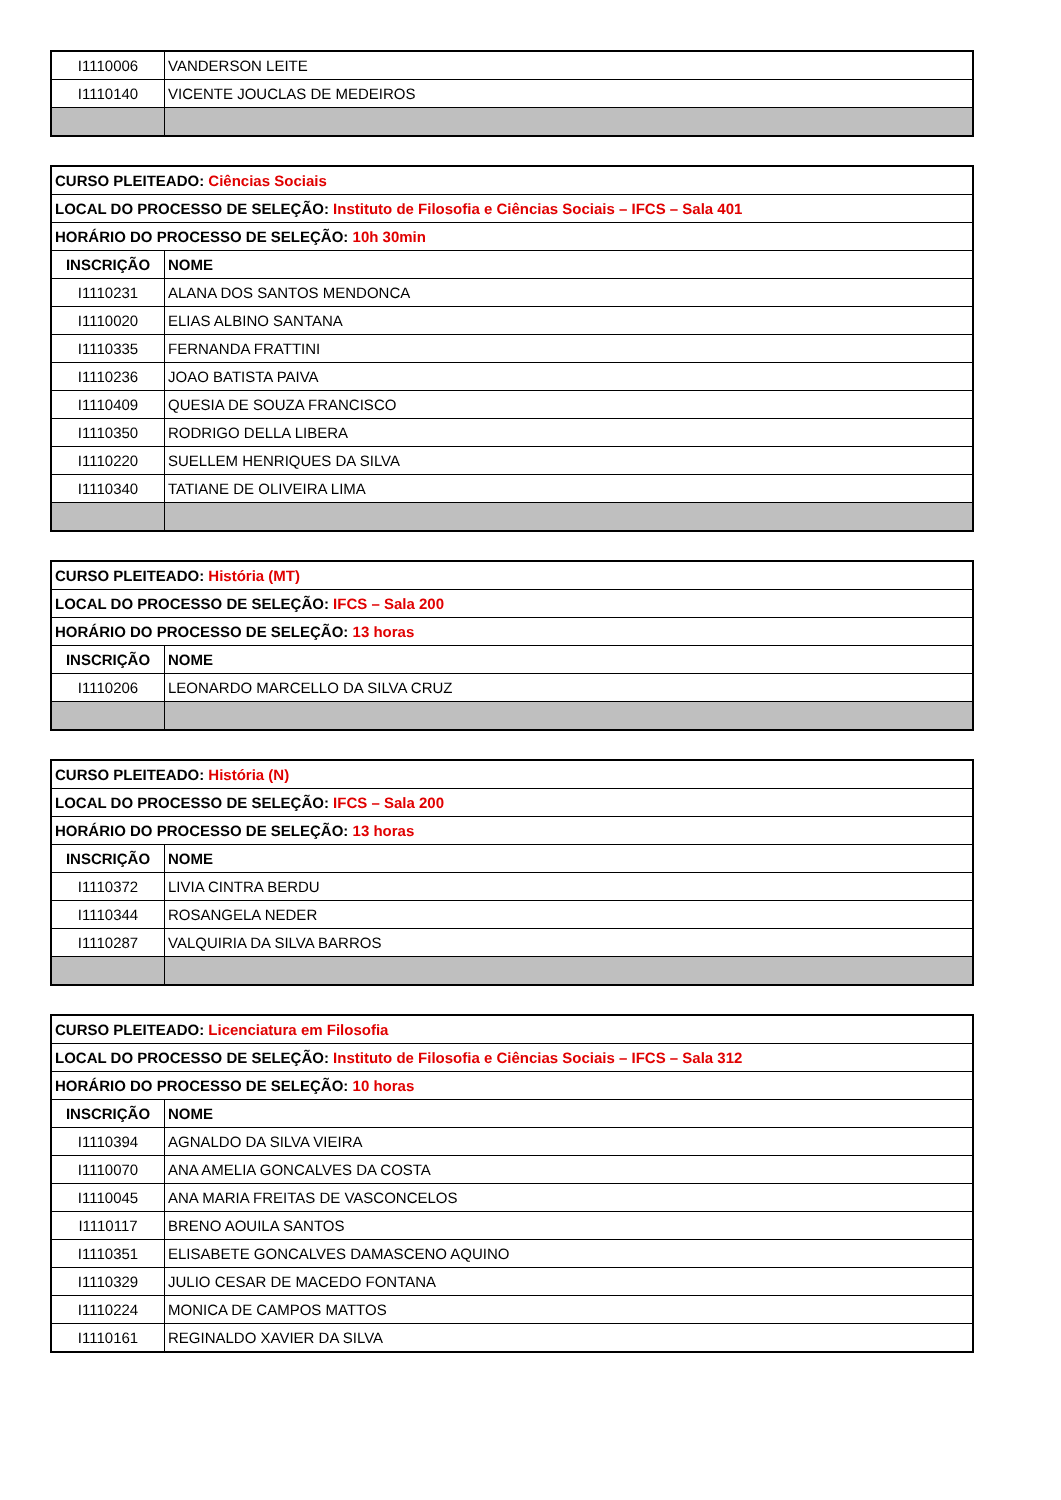| I1110006 | VANDERSON LEITE |
| I1110140 | VICENTE JOUCLAS DE MEDEIROS |
| CURSO PLEITEADO: Ciências Sociais | |
| --- | --- |
| LOCAL DO PROCESSO DE SELEÇÃO: Instituto de Filosofia e Ciências Sociais – IFCS – Sala 401 | |
| HORÁRIO DO PROCESSO DE SELEÇÃO: 10h 30min | |
| INSCRIÇÃO | NOME |
| I1110231 | ALANA DOS SANTOS MENDONCA |
| I1110020 | ELIAS ALBINO SANTANA |
| I1110335 | FERNANDA FRATTINI |
| I1110236 | JOAO BATISTA PAIVA |
| I1110409 | QUESIA DE SOUZA FRANCISCO |
| I1110350 | RODRIGO DELLA LIBERA |
| I1110220 | SUELLEM HENRIQUES DA SILVA |
| I1110340 | TATIANE DE OLIVEIRA LIMA |
| CURSO PLEITEADO: História (MT) | |
| --- | --- |
| LOCAL DO PROCESSO DE SELEÇÃO: IFCS – Sala 200 | |
| HORÁRIO DO PROCESSO DE SELEÇÃO: 13 horas | |
| INSCRIÇÃO | NOME |
| I1110206 | LEONARDO MARCELLO DA SILVA CRUZ |
| CURSO PLEITEADO: História (N) | |
| --- | --- |
| LOCAL DO PROCESSO DE SELEÇÃO: IFCS – Sala 200 | |
| HORÁRIO DO PROCESSO DE SELEÇÃO: 13 horas | |
| INSCRIÇÃO | NOME |
| I1110372 | LIVIA CINTRA BERDU |
| I1110344 | ROSANGELA NEDER |
| I1110287 | VALQUIRIA DA SILVA BARROS |
| CURSO PLEITEADO: Licenciatura em Filosofia | |
| --- | --- |
| LOCAL DO PROCESSO DE SELEÇÃO: Instituto de Filosofia e Ciências Sociais – IFCS – Sala 312 | |
| HORÁRIO DO PROCESSO DE SELEÇÃO: 10 horas | |
| INSCRIÇÃO | NOME |
| I1110394 | AGNALDO DA SILVA VIEIRA |
| I1110070 | ANA AMELIA GONCALVES DA COSTA |
| I1110045 | ANA MARIA FREITAS DE VASCONCELOS |
| I1110117 | BRENO AOUILA SANTOS |
| I1110351 | ELISABETE GONCALVES DAMASCENO AQUINO |
| I1110329 | JULIO CESAR DE MACEDO FONTANA |
| I1110224 | MONICA DE CAMPOS MATTOS |
| I1110161 | REGINALDO XAVIER DA SILVA |